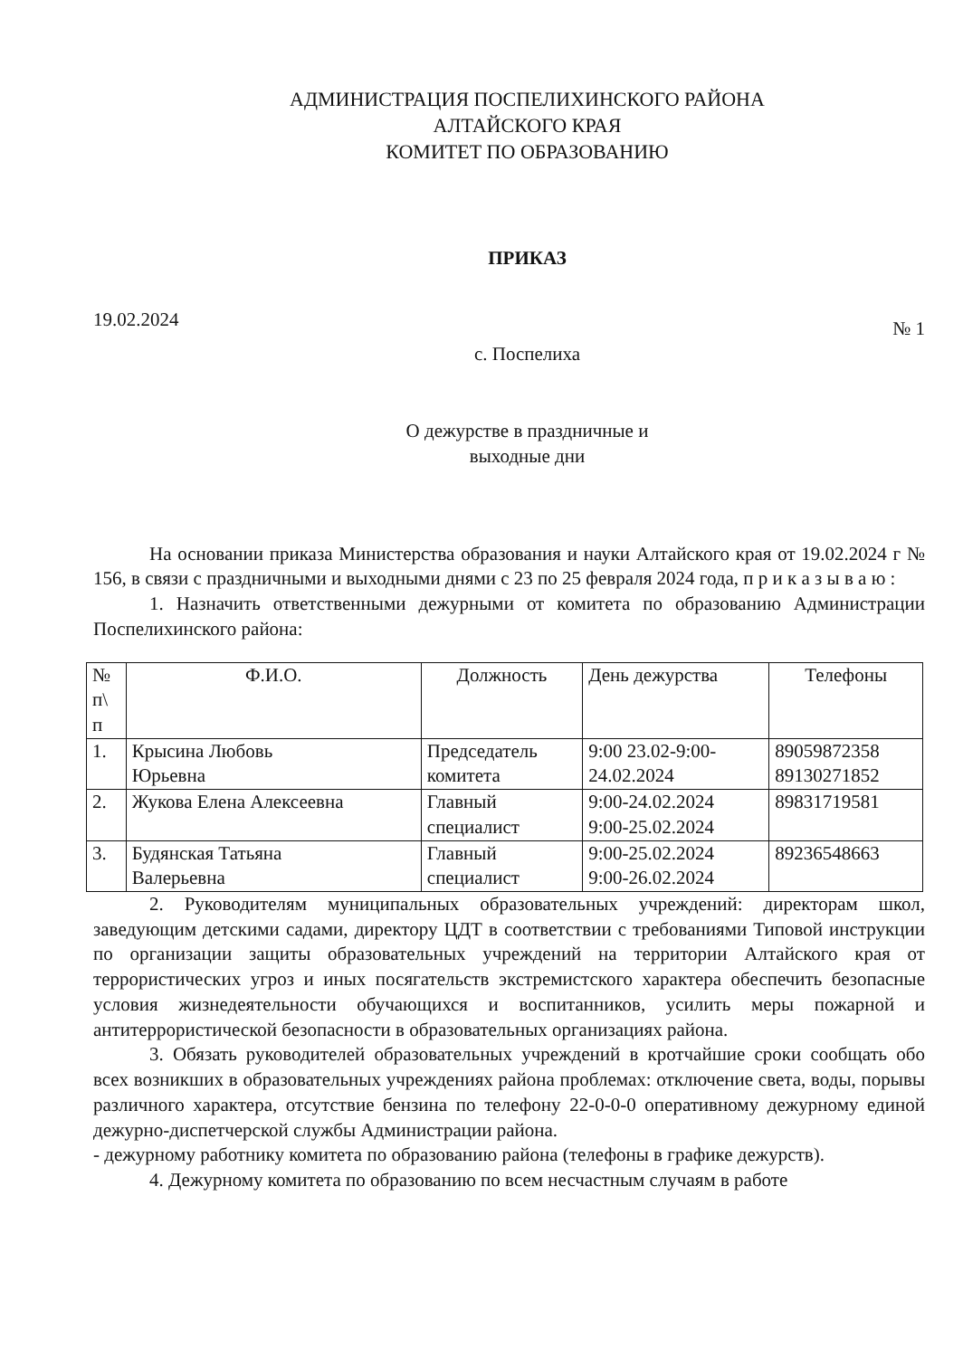АДМИНИСТРАЦИЯ ПОСПЕЛИХИНСКОГО РАЙОНА
АЛТАЙСКОГО КРАЯ
КОМИТЕТ ПО ОБРАЗОВАНИЮ
ПРИКАЗ
19.02.2024 № 1
с. Поспелиха
О дежурстве в праздничные и
выходные дни
На основании приказа Министерства образования и науки Алтайского края от 19.02.2024 г № 156, в связи с праздничными и выходными днями с 23 по 25 февраля 2024 года, п р и к а з ы в а ю :
1. Назначить ответственными дежурными от комитета по образованию Администрации Поспелихинского района:
| № п\ п | Ф.И.О. | Должность | День дежурства | Телефоны |
| --- | --- | --- | --- | --- |
| 1. | Крысина Любовь Юрьевна | Председатель комитета | 9:00 23.02-9:00- 24.02.2024 | 89059872358 89130271852 |
| 2. | Жукова Елена Алексеевна | Главный специалист | 9:00-24.02.2024 9:00-25.02.2024 | 89831719581 |
| 3. | Будянская Татьяна Валерьевна | Главный специалист | 9:00-25.02.2024 9:00-26.02.2024 | 89236548663 |
2. Руководителям муниципальных образовательных учреждений: директорам школ, заведующим детскими садами, директору ЦДТ в соответствии с требованиями Типовой инструкции по организации защиты образовательных учреждений на территории Алтайского края от террористических угроз и иных посягательств экстремистского характера обеспечить безопасные условия жизнедеятельности обучающихся и воспитанников, усилить меры пожарной и антитеррористической безопасности в образовательных организациях района.
3. Обязать руководителей образовательных учреждений в кротчайшие сроки сообщать обо всех возникших в образовательных учреждениях района проблемах: отключение света, воды, порывы различного характера, отсутствие бензина по телефону 22-0-0-0 оперативному дежурному единой дежурно-диспетчерской службы Администрации района.
- дежурному работнику комитета по образованию района (телефоны в графике дежурств).
4. Дежурному комитета по образованию по всем несчастным случаям в работе